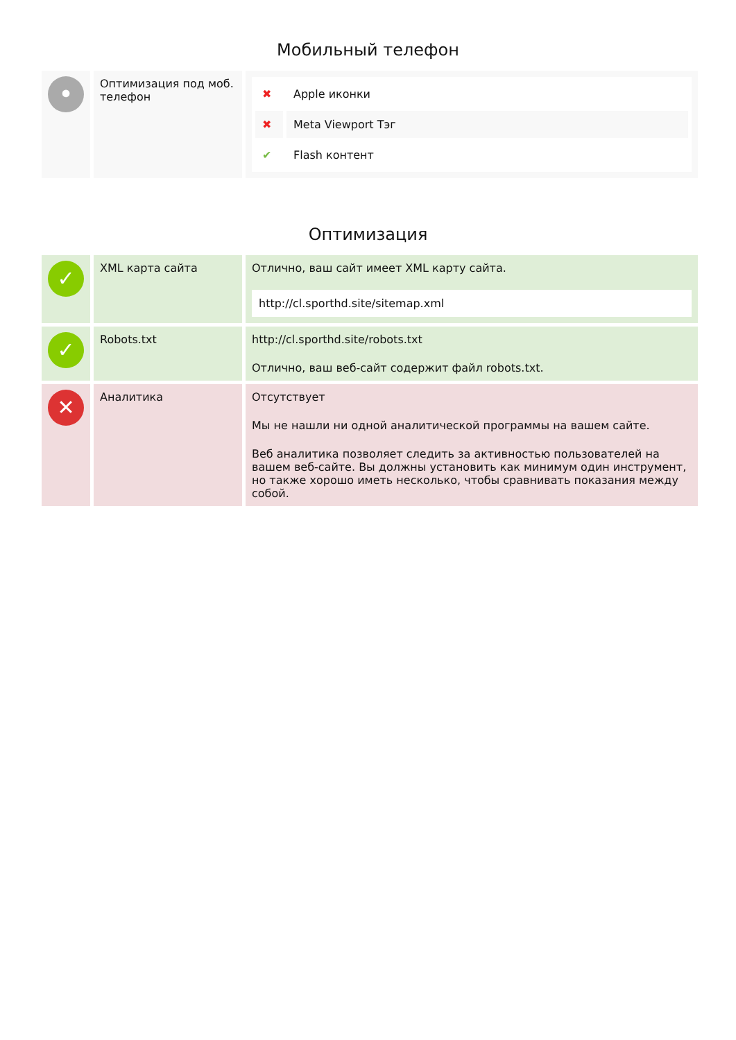Мобильный телефон
| • | Оптимизация под моб. телефон | / ✖ / Apple иконки / / ✖ / Meta Viewport Тэг / / ✔ / Flash контент / |
Оптимизация
| ✓ | XML карта сайта | Отлично, ваш сайт имеет XML карту сайта. http://cl.sporthd.site/sitemap.xml |
| ✓ | Robots.txt | http://cl.sporthd.site/robots.txt Отлично, ваш веб-сайт содержит файл robots.txt. |
| ✕ | Аналитика | Отсутствует Мы не нашли ни одной аналитической программы на вашем сайте. Веб аналитика позволяет следить за активностью пользователей на вашем веб-сайте. Вы должны установить как минимум один инструмент, но также хорошо иметь несколько, чтобы сравнивать показания между собой. |